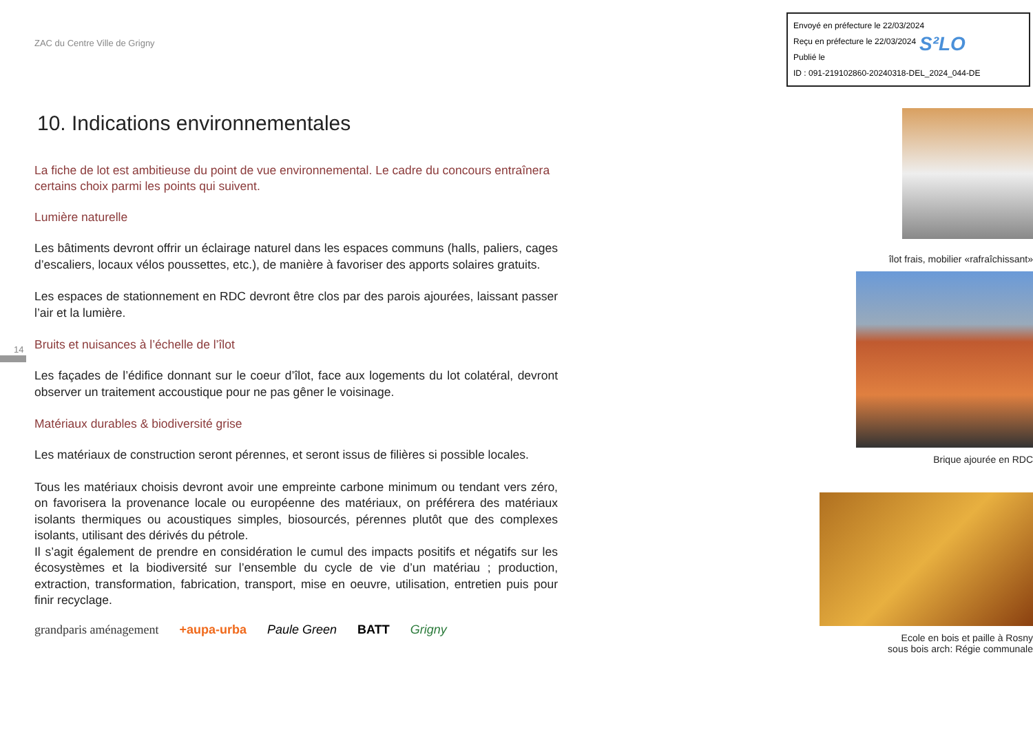Envoyé en préfecture le 22/03/2024
Reçu en préfecture le 22/03/2024
Publié le
ID : 091-219102860-20240318-DEL_2024_044-DE
S²LO
14
ZAC du Centre Ville de Grigny
10. Indications environnementales
La fiche de lot est ambitieuse du point de vue environnemental. Le cadre du concours entraînera certains choix parmi les points qui suivent.
Lumière naturelle
Les bâtiments devront offrir un éclairage naturel dans les espaces communs (halls, paliers, cages d’escaliers, locaux vélos poussettes, etc.), de manière à favoriser des apports solaires gratuits.
Les espaces de stationnement en RDC devront être clos par des parois ajourées, laissant passer l’air et la lumière.
Bruits et nuisances à l’échelle de l’îlot
Les façades de l’édifice donnant sur le coeur d’îlot, face aux logements du lot colatéral, devront observer un traitement accoustique pour ne pas gêner le voisinage.
Matériaux durables & biodiversité grise
Les matériaux de construction seront pérennes, et seront issus de filières si possible locales.
Tous les matériaux choisis devront avoir une empreinte carbone minimum ou tendant vers zéro, on favorisera la provenance locale ou européenne des matériaux, on préférera des matériaux isolants thermiques ou acoustiques simples, biosourcés, pérennes plutôt que des complexes isolants, utilisant des dérivés du pétrole.
Il s’agit également de prendre en considération le cumul des impacts positifs et négatifs sur les écosystèmes et la biodiversité sur l’ensemble du cycle de vie d’un matériau ; production, extraction, transformation, fabrication, transport, mise en oeuvre, utilisation, entretien puis pour finir recyclage.
grandparis aménagement +aupa-urba Paule Green BATT Grigny
îlot frais, mobilier «rafraîchissant»
Brique ajourée en RDC
Ecole en bois et paille à Rosny
sous bois arch: Régie communale